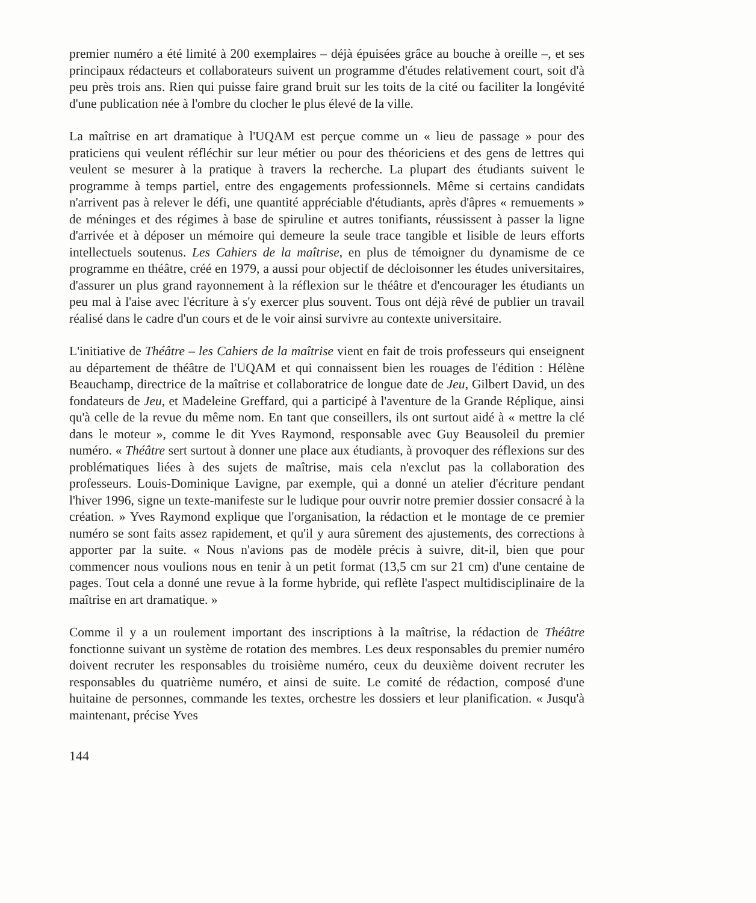premier numéro a été limité à 200 exemplaires – déjà épuisées grâce au bouche à oreille –, et ses principaux rédacteurs et collaborateurs suivent un programme d'études relativement court, soit d'à peu près trois ans. Rien qui puisse faire grand bruit sur les toits de la cité ou faciliter la longévité d'une publication née à l'ombre du clocher le plus élevé de la ville.
La maîtrise en art dramatique à l'UQAM est perçue comme un « lieu de passage » pour des praticiens qui veulent réfléchir sur leur métier ou pour des théoriciens et des gens de lettres qui veulent se mesurer à la pratique à travers la recherche. La plupart des étudiants suivent le programme à temps partiel, entre des engagements professionnels. Même si certains candidats n'arrivent pas à relever le défi, une quantité appréciable d'étudiants, après d'âpres « remuements » de méninges et des régimes à base de spiruline et autres tonifiants, réussissent à passer la ligne d'arrivée et à déposer un mémoire qui demeure la seule trace tangible et lisible de leurs efforts intellectuels soutenus. Les Cahiers de la maîtrise, en plus de témoigner du dynamisme de ce programme en théâtre, créé en 1979, a aussi pour objectif de décloisonner les études universitaires, d'assurer un plus grand rayonnement à la réflexion sur le théâtre et d'encourager les étudiants un peu mal à l'aise avec l'écriture à s'y exercer plus souvent. Tous ont déjà rêvé de publier un travail réalisé dans le cadre d'un cours et de le voir ainsi survivre au contexte universitaire.
L'initiative de Théâtre – les Cahiers de la maîtrise vient en fait de trois professeurs qui enseignent au département de théâtre de l'UQAM et qui connaissent bien les rouages de l'édition : Hélène Beauchamp, directrice de la maîtrise et collaboratrice de longue date de Jeu, Gilbert David, un des fondateurs de Jeu, et Madeleine Greffard, qui a participé à l'aventure de la Grande Réplique, ainsi qu'à celle de la revue du même nom. En tant que conseillers, ils ont surtout aidé à « mettre la clé dans le moteur », comme le dit Yves Raymond, responsable avec Guy Beausoleil du premier numéro. « Théâtre sert surtout à donner une place aux étudiants, à provoquer des réflexions sur des problématiques liées à des sujets de maîtrise, mais cela n'exclut pas la collaboration des professeurs. Louis-Dominique Lavigne, par exemple, qui a donné un atelier d'écriture pendant l'hiver 1996, signe un texte-manifeste sur le ludique pour ouvrir notre premier dossier consacré à la création. » Yves Raymond explique que l'organisation, la rédaction et le montage de ce premier numéro se sont faits assez rapidement, et qu'il y aura sûrement des ajustements, des corrections à apporter par la suite. « Nous n'avions pas de modèle précis à suivre, dit-il, bien que pour commencer nous voulions nous en tenir à un petit format (13,5 cm sur 21 cm) d'une centaine de pages. Tout cela a donné une revue à la forme hybride, qui reflète l'aspect multidisciplinaire de la maîtrise en art dramatique. »
Comme il y a un roulement important des inscriptions à la maîtrise, la rédaction de Théâtre fonctionne suivant un système de rotation des membres. Les deux responsables du premier numéro doivent recruter les responsables du troisième numéro, ceux du deuxième doivent recruter les responsables du quatrième numéro, et ainsi de suite. Le comité de rédaction, composé d'une huitaine de personnes, commande les textes, orchestre les dossiers et leur planification. « Jusqu'à maintenant, précise Yves
144